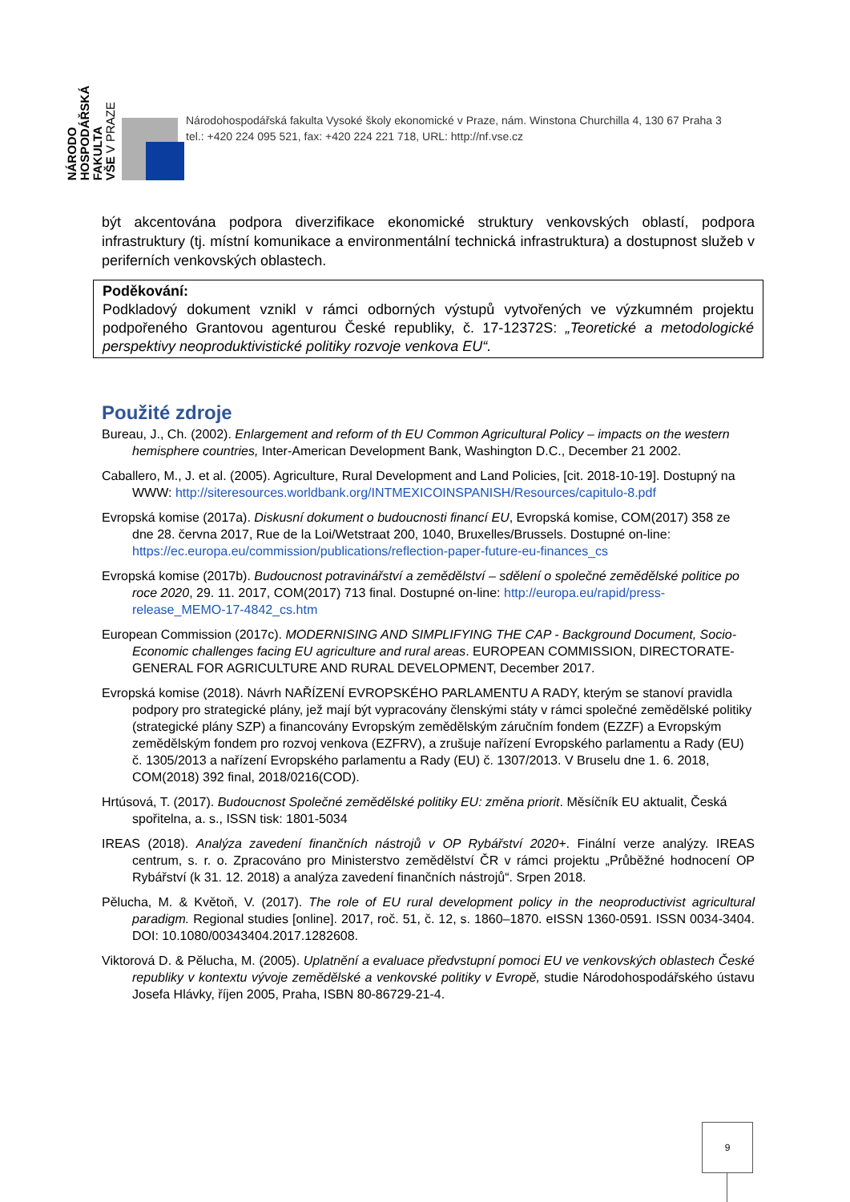NÁRODO
HOSPODÁŘSKÁ
FAKULTA
VŠE V PRAZE
Národohospodářská fakulta Vysoké školy ekonomické v Praze, nám. Winstona Churchilla 4, 130 67 Praha 3
tel.: +420 224 095 521, fax: +420 224 221 718, URL: http://nf.vse.cz
být akcentována podpora diverzifikace ekonomické struktury venkovských oblastí, podpora infrastruktury (tj. místní komunikace a environmentální technická infrastruktura) a dostupnost služeb v periferních venkovských oblastech.
Poděkování:
Podkladový dokument vznikl v rámci odborných výstupů vytvořených ve výzkumném projektu podpořeného Grantovou agenturou České republiky, č. 17-12372S: „Teoretické a metodologické perspektivy neoproduktivistické politiky rozvoje venkova EU“.
Použité zdroje
Bureau, J., Ch. (2002). Enlargement and reform of th EU Common Agricultural Policy – impacts on the western hemisphere countries, Inter-American Development Bank, Washington D.C., December 21 2002.
Caballero, M., J. et al. (2005). Agriculture, Rural Development and Land Policies, [cit. 2018-10-19]. Dostupný na WWW: http://siteresources.worldbank.org/INTMEXICOINSPANISH/Resources/capitulo-8.pdf
Evropská komise (2017a). Diskusní dokument o budoucnosti financí EU, Evropská komise, COM(2017) 358 ze dne 28. června 2017, Rue de la Loi/Wetstraat 200, 1040, Bruxelles/Brussels. Dostupné on-line: https://ec.europa.eu/commission/publications/reflection-paper-future-eu-finances_cs
Evropská komise (2017b). Budoucnost potravinářství a zemědělství – sdělení o společné zemědělské politice po roce 2020, 29. 11. 2017, COM(2017) 713 final. Dostupné on-line: http://europa.eu/rapid/press-release_MEMO-17-4842_cs.htm
European Commission (2017c). MODERNISING AND SIMPLIFYING THE CAP - Background Document, Socio-Economic challenges facing EU agriculture and rural areas. EUROPEAN COMMISSION, DIRECTORATE-GENERAL FOR AGRICULTURE AND RURAL DEVELOPMENT, December 2017.
Evropská komise (2018). Návrh NAŘÍZENÍ EVROPSKÉHO PARLAMENTU A RADY, kterým se stanoví pravidla podpory pro strategické plány, jež mají být vypracovány členskými státy v rámci společné zemědělské politiky (strategické plány SZP) a financovány Evropským zemědělským záručním fondem (EZZF) a Evropským zemědělským fondem pro rozvoj venkova (EZFRV), a zrušuje nařízení Evropského parlamentu a Rady (EU) č. 1305/2013 a nařízení Evropského parlamentu a Rady (EU) č. 1307/2013. V Bruselu dne 1. 6. 2018, COM(2018) 392 final, 2018/0216(COD).
Hrtúsová, T. (2017). Budoucnost Společné zemědělské politiky EU: změna priorit. Měsíčník EU aktualit, Česká spořitelna, a. s., ISSN tisk: 1801-5034
IREAS (2018). Analýza zavedení finančních nástrojů v OP Rybářství 2020+. Finální verze analýzy. IREAS centrum, s. r. o. Zpracováno pro Ministerstvo zemědělství ČR v rámci projektu „Průběžné hodnocení OP Rybářství (k 31. 12. 2018) a analýza zavedení finančních nástrojů“. Srpen 2018.
Pělucha, M. & Květoň, V. (2017). The role of EU rural development policy in the neoproductivist agricultural paradigm. Regional studies [online]. 2017, roč. 51, č. 12, s. 1860–1870. eISSN 1360-0591. ISSN 0034-3404. DOI: 10.1080/00343404.2017.1282608.
Viktorová D. & Pělucha, M. (2005). Uplatnění a evaluace předvstupní pomoci EU ve venkovských oblastech České republiky v kontextu vývoje zemědělské a venkovské politiky v Evropě, studie Národohospodářského ústavu Josefa Hlávky, říjen 2005, Praha, ISBN 80-86729-21-4.
9